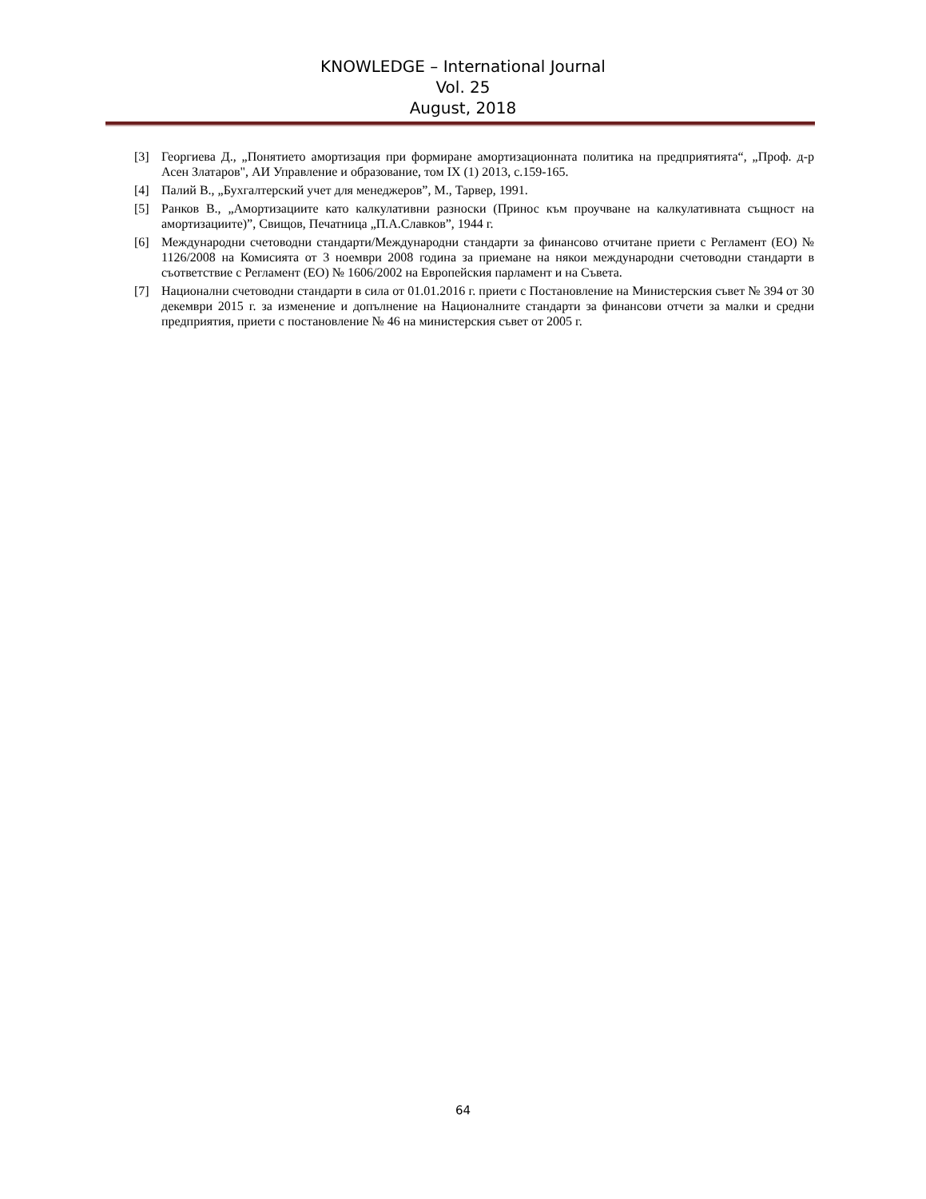KNOWLEDGE – International Journal
Vol. 25
August, 2018
[3] Георгиева Д., „Понятието амортизация при формиране амортизационната политика на предприятията“, „Проф. д-р Асен Златаров", АИ Управление и образование, том IX (1) 2013, с.159-165.
[4] Палий В., „Бухгалтерский учет для менеджеров”, М., Тарвер, 1991.
[5] Ранков В., „Амортизациите като калкулативни разноски (Принос към проучване на калкулативната същност на амортизациите)”, Свищов, Печатница „П.А.Славков”, 1944 г.
[6] Международни счетоводни стандарти/Международни стандарти за финансово отчитане приети с Регламент (ЕО) № 1126/2008 на Комисията от 3 ноември 2008 година за приемане на някои международни счетоводни стандарти в съответствие с Регламент (ЕО) № 1606/2002 на Европейския парламент и на Съвета.
[7] Национални счетоводни стандарти в сила от 01.01.2016 г. приети с Постановление на Министерския съвет № 394 от 30 декември 2015 г. за изменение и допълнение на Националните стандарти за финансови отчети за малки и средни предприятия, приети с постановление № 46 на министерския съвет от 2005 г.
64